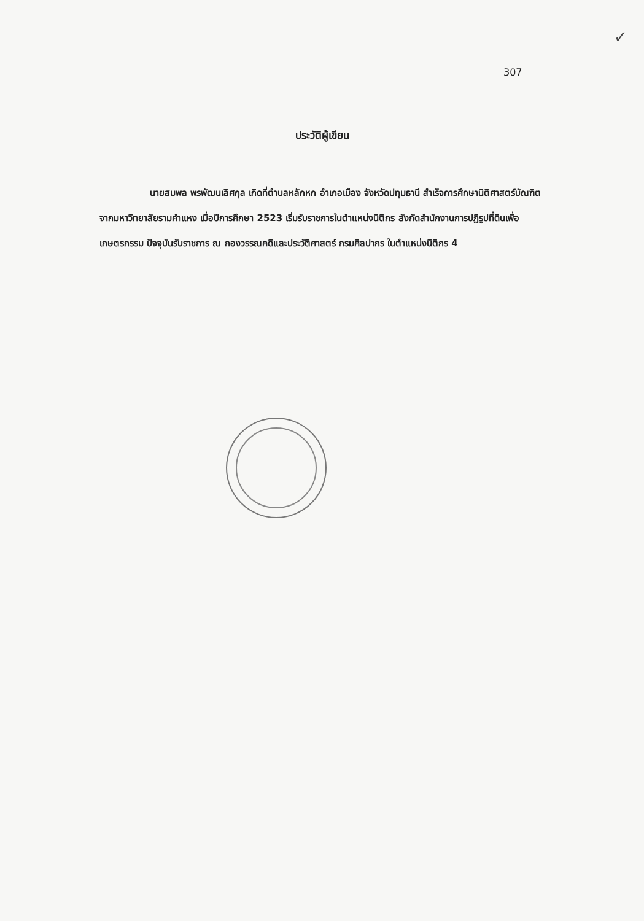✓
307
ประวัติผู้เขียน
นายสมพล พรพัฒนเลิศกุล เกิดที่ตำบลหลักหก อำเภอเมือง จังหวัดปทุมธานี สำเร็จการศึกษานิติศาสตร์บัณฑิต จากมหาวิทยาลัยรามคำแหง เมื่อปีการศึกษา 2523 เริ่มรับราชการในตำแหน่งนิติกร สังกัดสำนักงานการปฏิรูปที่ดินเพื่อเกษตรกรรม ปัจจุบันรับราชการ ณ กองวรรณคดีและประวัติศาสตร์ กรมศิลปากร ในตำแหน่งนิติกร 4